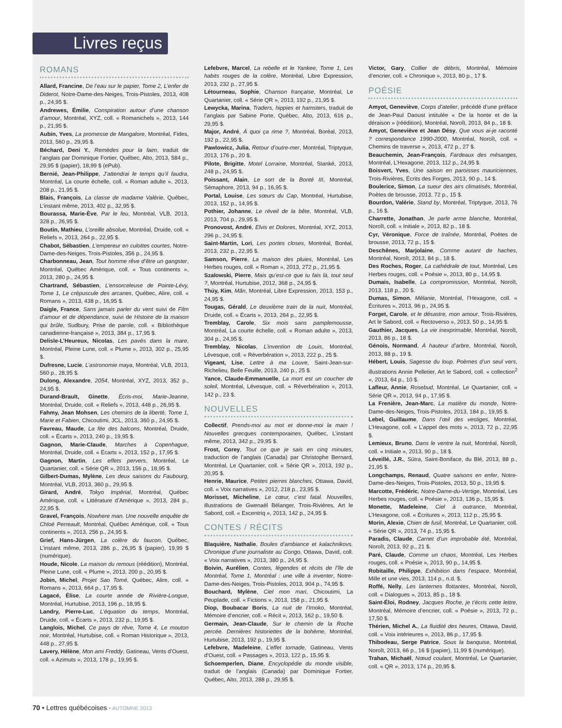Livres reçus
ROMANS
Allard, Francine, De l’eau sur le papier, Tome 2, L’enfer de Diderot, Notre-Dame-des-Neiges, Trois-Pistoles, 2013, 408 p., 24,95 $.
Andrewes, Émilie, Conspiration autour d’une chanson d’amour, Montréal, XYZ, coll. « Romanichels », 2013, 144 p., 21,95 $.
Aubin, Yves, La promesse de Mangalore, Montréal, Fides, 2013, 560 p., 29,95 $.
Béchard, Deni Y., Remèdes pour la faim, traduit de l’anglais par Dominique Fortier, Québec, Alto, 2013, 584 p., 29,95 $ (papier), 18,99 $ (ePub).
Bernié, Jean-Philippe, J’attendrai le temps qu’il faudra, Montréal, La courte échelle, coll. « Roman adulte », 2013, 208 p., 21,95 $.
Blais, François, La classe de madame Valérie, Québec, L’instant même, 2013, 402 p., 32,95 $.
Bourassa, Marie-Ève, Par le feu, Montréal, VLB, 2013, 328 p., 26,95 $.
Boutin, Mathieu, L’oreille absolue, Montréal, Druide, coll. « Reliefs », 2013, 264 p., 22,95 $.
Chabot, Sébastien, L’empereur en culottes courtes, Notre-Dame-des-Neiges, Trois-Pistoles, 356 p., 24,95 $.
Charbonneau, Jean, Tout homme rêve d’être un gangster, Montréal, Québec Amérique, coll. « Tous continents », 2013, 280 p., 24,95 $.
Chartrand, Sébastien, L’ensorceleuse de Pointe-Lévy, Tome 1, Le crépuscule des arcanes, Québec, Alire, coll. « Romans », 2013, 438 p., 16,95 $.
Daigle, France, Sans jamais parler du vent suivi de Film d’amour et de dépendance, suivi de Histoire de la maison qui brûle, Sudbury, Prise de parole, coll. « Bibliothèque canadienne-française », 2013, 384 p., 17,95 $.
Delisle-L’Heureux, Nicolas, Les pavés dans la mare, Montréal, Pleine Lune, coll. « Plume », 2013, 302 p., 25,95 $.
Dufresne, Lucie, L’astronomie maya, Montréal, VLB, 2013, 560 p., 28,95 $.
Dulong, Alexandre, 2054, Montréal, XYZ, 2013, 352 p., 24,95 $.
Durand-Brault, Ginette, Écris-moi, Marie-Jeanne, Montréal, Druide, coll. « Reliefs », 2013, 448 p., 26,95 $.
Fahmy, Jean Mohsen, Les chemins de la liberté, Tome 1, Marie et Fabien, Chicoutimi, JCL, 2013, 360 p., 24,95 $.
Favreau, Maude, La fée des balcons, Montréal, Druide, coll. « Écarts », 2013, 240 p., 19,95 $.
Gagnon, Marie-Claude, Marches à Copenhague, Montréal, Druide, coll. « Écarts », 2013, 152 p., 17,95 $.
Gagnon, Martin, Les effets pervers, Montréal, Le Quartanier, coll. « Série QR », 2013, 156 p., 18,95 $.
Gilbert-Dumas, Mylène, Les deux saisons du Faubourg, Montréal, VLB, 2013, 360 p., 29,95 $.
Girard, André, Tokyo Impérial, Montréal, Québec Amérique, coll. « Littérature d’Amérique », 2013, 284 p., 22,95 $.
Gravel, François, Nowhere man. Une nouvelle enquête de Chloé Perreault, Montréal, Québec Amérique, coll. « Tous continents », 2013, 256 p., 24,95 $.
Grief, Hans-Jürgen, La colère du faucon, Québec, L’instant même, 2013, 286 p., 26,95 $ (papier), 19,99 $ (numérique).
Houde, Nicole, La maison du remous (réédition), Montréal, Pleine Lune, coll. « Plume », 2013, 200 p., 20,95 $.
Jobin, Michel, Projet Sao Tomé, Québec, Alire, coll. « Romans », 2013, 664 p., 17,95 $.
Lagacé, Élise, La courte année de Rivière-Longue, Montréal, Hurtubise, 2013, 196 p., 18,95 $.
Landry, Pierre-Luc, L’équation du temps, Montréal, Druide, coll. « Écarts », 2013, 232 p., 19,95 $.
Langlois, Michel, Ce pays de rêve, Tome 4, Le mouton noir, Montréal, Hurtubise, coll. « Roman Historique », 2013, 448 p., 27,95 $.
Lavery, Hélène, Mon ami Freddy, Gatineau, Vents d’Ouest, coll. « Azimuts », 2013, 178 p., 19,95 $.
Lefebvre, Marcel, La rebelle et le Yankee, Tome 1, Les habits rouges de la colère, Montréal, Libre Expression, 2013, 232 p., 27,95 $.
Létourneau, Sophie, Chanson française, Montréal, Le Quartanier, coll. « Série QR », 2013, 192 p., 21,95 $.
Lewycka, Marina, Traders, hippies et hamsters, traduit de l’anglais par Sabine Porte, Québec, Alto, 2013, 616 p., 29,95 $.
Major, André, À quoi ça rime ?, Montréal, Boréal, 2013, 192 p., 22,95 $.
Pawlowicz, Julia, Retour d’outre-mer, Montréal, Triptyque, 2013, 176 p., 20 $.
Pilote, Brigitte, Motel Lorraine, Montréal, Stanké, 2013, 248 p., 24,95 $.
Poissant, Alain, Le sort de la Bonté III, Montréal, Sémaphore, 2013, 94 p., 16,95 $.
Portal, Louise, Les sœurs du Cap, Montréal, Hurtubise, 2013, 152 p., 14,95 $.
Pothier, Johanne, Le réveil de la bête, Montréal, VLB, 2013, 704 p., 29,95 $.
Pronovost, André, Elvis et Dolores, Montréal, XYZ, 2013, 296 p., 24,95 $.
Saint-Martin, Lori, Les portes closes, Montréal, Boréal, 2013, 232 p., 22,95 $.
Samson, Pierre, La maison des pluies, Montréal, Les Herbes rouges, coll. « Roman », 2013, 272 p., 21,95 $.
Szalowski, Pierre, Mais qu’est-ce que tu fais là, tout seul ?, Montréal, Hurtubise, 2012, 368 p., 24,95 $.
Thúy, Kim, Mãn, Montréal, Libre Expression, 2013, 153 p., 24,95 $.
Tougas, Gérald, Le deuxième train de la nuit, Montréal, Druide, coll. « Écarts », 2013, 264 p., 22,95 $.
Tremblay, Carole, Six mois sans pamplemousse, Montréal, La courte échelle, coll. « Roman adulte », 2013, 304 p., 24,95 $.
Tremblay, Nicolas, L’invention de Louis, Montréal, Lévesque, coll. « Réverbération », 2013, 222 p., 25 $.
Vigeant, Lise, Lettre à ma Louve, Saint-Jean-sur-Richelieu, Belle Feuille, 2013, 240 p., 25 $.
Yance, Claude-Emmanuelle, La mort est un coucher de soleil, Montréal, Lévesque, coll. « Réverbération », 2013, 142 p., 23 $.
NOUVELLES
Collectif, Prends-moi au mot et donne-moi la main ! Nouvelles grecques contemporaines, Québec, L’instant même, 2013, 342 p., 29,95 $.
Frost, Corey, Tout ce que je sais en cinq minutes, traduction de l’anglais (Canada) par Christophe Bernard, Montréal, Le Quartanier, coll. « Série QR », 2013, 192 p., 20,95 $.
Henrie, Maurice, Petites pierres blanches, Ottawa, David, coll. « Voix narratives », 2012, 218 p., 23,95 $.
Morisset, Micheline, Le cœur, c’est fatal. Nouvelles, illustrations de Gwenaël Bélanger, Trois-Rivières, Art le Sabord, coll. « Excentriq », 2013, 142 p., 24,95 $.
CONTES / RÉCITS
Blaquière, Nathalie, Boules d’ambiance et kalachnikovs. Chronique d’une journaliste au Congo, Ottawa, David, coll. « Voix narratives », 2013, 380 p., 24,95 $.
Boivin, Aurélien, Contes, légendes et récits de l’île de Montréal, Tome 1, Montréal : une ville à inventer, Notre-Dame-des-Neiges, Trois-Pistoles, 2013, 904 p., 74,95 $.
Bouchard, Mylène, Ciel mon mari, Chicoutimi, La Peuplade, coll. « Fictions », 2013, 158 p., 21,95 $.
Diop, Boubacar Boris, La nuit de l’Imoko, Montréal, Mémoire d’encrier, coll. « Récit », 2013, 162 p., 19,50 $.
Germain, Jean-Claude, Sur le chemin de la Roche percée. Dernières historiettes de la bohème, Montréal, Hurtubise, 2013, 192 p., 19,95 $.
Lefebvre, Madeleine, L’effet tornade, Gatineau, Vents d’Ouest, coll. « Passages », 2013, 122 p., 15,95 $.
Schoemperlen, Diane, Encyclopédie du monde visible, traduit de l’anglais (Canada) par Dominique Fortier, Québec, Alto, 2013, 288 p., 29,95 $.
Victor, Gary, Collier de débris, Montréal, Mémoire d’encrier, coll. « Chronique », 2013, 80 p., 17 $.
POÉSIE
Amyot, Geneviève, Corps d’atelier, précédé d’une préface de Jean-Paul Daoust intitulée « De la honte et de la déraison » (réédition), Montréal, Noroît, 2013, 84 p., 18 $.
Amyot, Geneviève et Jean Désy, Que vous ai-je raconté ? correspondance 1990-2000, Montréal, Noroît, coll. « Chemins de traverse », 2013, 472 p., 27 $.
Beauchemin, Jean-François, Fardeaux des mésanges, Montréal, L’Hexagone, 2013, 112 p., 24,95 $.
Boisvert, Yves, Une saison en paroisses mauriciennes, Trois-Rivières, Écrits des Forges, 2013, 90 p., 14 $.
Boulerice, Simon, La sueur des airs climatisés, Montréal, Poètes de brousse, 2013, 72 p., 15 $.
Bourdon, Valérie, Stand by, Montréal, Triptyque, 2013, 76 p., 16 $.
Charrette, Jonathan, Je parle arme blanche, Montréal, Noroît, coll. « Initiale », 2013, 82 p., 18 $.
Cyr, Véronique, Force de traînée, Montréal, Poètes de brousse, 2013, 72 p., 15 $.
Deschênes, Marjolaine, Comme autant de haches, Montréal, Noroît, 2013, 84 p., 18 $.
Des Roches, Roger, La cathédrale de tout, Montréal, Les Herbes rouges, coll. « Poésie », 2013, 80 p., 14,95 $.
Dumais, Isabelle, La compromission, Montréal, Noroît, 2013, 118 p., 20 $.
Dumas, Simon, Mélanie, Montréal, l’Hexagone, coll. « Écritures », 2013, 96 p., 24,95 $.
Forget, Carole, et le désastre, mon amour, Trois-Rivières, Art le Sabord, coll. « Rectoverso », 2013, 50 p., 14,95 $.
Gauthier, Jacques, La vie inexprimable, Montréal, Noroît, 2013, 86 p., 18 $.
Génois, Normand, À hauteur d’arbre, Montréal, Noroît, 2013, 88 p., 19 $.
Hébert, Louis, Sagesse du loup. Poèmes d’un seul vers, illustrations Annie Pelletier, Art le Sabord, coll. « collection<sup>2</sup> », 2013, 64 p., 10 $.
Lafleur, Annie, Rosebud, Montréal, Le Quartanier, coll. « Série QR », 2013, 94 p., 17,95 $.
La Frenière, Jean-Marc, La matière du monde, Notre-Dame-des-Neiges, Trois-Pistoles, 2013, 184 p., 19,95 $.
Lebel, Guillaume, Dans l’œil des vestiges, Montréal, L’Hexagone, coll. « L’appel des mots », 2013, 72 p., 22,95 $.
Lemieux, Bruno, Dans le ventre la nuit, Montréal, Noroît, coll. « Initiale », 2013, 90 p., 18 $.
Léveillé, J.R., Sūtra, Saint-Boniface, du Blé, 2013, 88 p., 21,95 $.
Longchamps, Renaud, Quatre saisons en enfer, Notre-Dame-des-Neiges, Trois-Pistoles, 2013, 50 p., 19,95 $.
Marcotte, Frédéric, Notre-Dame-du-Vertige, Montréal, Les Herbes rouges, coll. « Poésie », 2013, 136 p., 15,95 $.
Monette, Madeleine, Ciel à outrance, Montréal, L’Hexagone, coll. « Écritures », 2013, 112 p., 25,95 $.
Morin, Alexie, Chien de fusil, Montréal, Le Quartanier, coll. « Série QR », 2013, 74 p., 15,95 $.
Paradis, Claude, Carnet d’un improbable été, Montréal, Noroît, 2013, 92 p., 21 $.
Paré, Claude, Comme un chaos, Montréal, Les Herbes rouges, coll. « Poésie », 2013, 90 p., 14,95 $.
Robitaille, Philippe, Exhibition dans l’espace, Montréal, Mille et une vies, 2013, 114 p., n.d. $.
Roffé, Nelly, Les lanternes flottantes, Montréal, Noroît, coll. « Dialogues », 2013, 85 p., 18 $.
Saint-Éloi, Rodney, Jacques Roche, je t’écris cette lettre, Montréal, Mémoire d’encrier, coll. « Poésie », 2013, 72 p., 17,50 $.
Thérien, Michel A., La fluidité des heures, Ottawa, David, coll. « Voix intérieures », 2013, 86 p., 17,95 $.
Thibodeau, Serge Patrice, Sous la banquise, Montréal, Noroît, 2013, 66 p., 16 $ (papier), 11,99 $ (numérique).
Trahan, Michaël, Nœud coulant, Montréal, Le Quartanier, coll. « QR », 2013, 174 p., 20,95 $.
70 • Lettres québécoises • AUTOMNE 2013